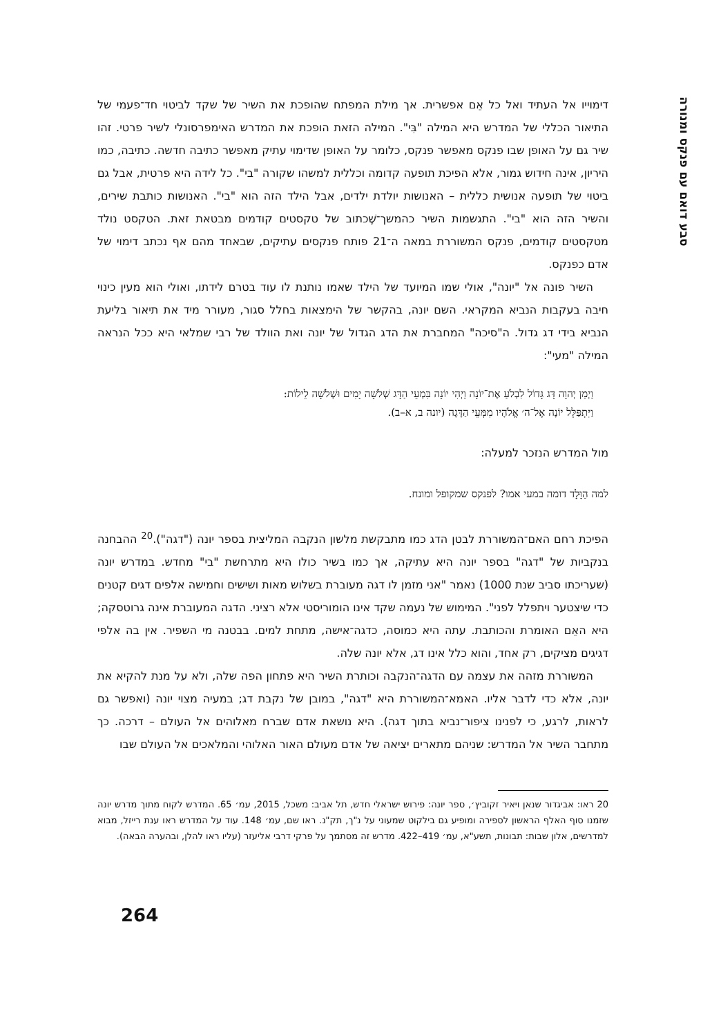סבע דואם עם פנקס ומנורה
דימוייו אל העתיד ואל כל אֵם אפשרית. אך מילת המפתח שהופכת את השיר של שקד לביטוי חד־פעמי של התיאור הכללי של המדרש היא המילה "בִּי". המילה הזאת הופכת את המדרש האימפרסונלי לשיר פרטי. זהו שיר גם על האופן שבו פנקס מאפשר פנקס, כלומר על האופן שדימוי עתיק מאפשר כתיבה חדשה. כתיבה, כמו היריון, אינה חידוש גמור, אלא הפיכת תופעה קדומה וכללית למשהו שקורה "בי". כל לידה היא פרטית, אבל גם ביטוי של תופעה אנושית כללית – האנושות יולדת ילדים, אבל הילד הזה הוא "בי". האנושות כותבת שירים, והשיר הזה הוא "בי". התגשמות השיר כהמשך־שֶׁכתוב של טקסטים קודמים מבטאת זאת. הטקסט נולד מטקסטים קודמים, פנקס המשוררת במאה ה־21 פותח פנקסים עתיקים, שבאחד מהם אף נכתב דימוי של אדם כפנקס.
השיר פונה אל "יונה", אולי שמו המיועד של הילד שאמו נותנת לו עוד בטרם לידתו, ואולי הוא מעין כינוי חיבה בעקבות הנביא המקראי. השם יונה, בהקשר של הימצאות בחלל סגור, מעורר מיד את תיאור בליעת הנביא בידי דג גדול. ה"סיכה" המחברת את הדג הגדול של יונה ואת הוולד של רבי שמלאי היא ככל הנראה המילה "מעי":
וַיְמַן יְהוָה דָּג גָּדוֹל לִבְלֹעַ אֶת־יוֹנָה וַיְהִי יוֹנָה בִּמְעֵי הַדָּג שְׁלֹשָׁה יָמִים וּשְׁלֹשָׁה לֵילוֹת:
וַיִּתְפַּלֵּל יוֹנָה אֶל־ה׳ אֱלֹהָיו מִמְּעֵי הַדָּגָה (יונה ב, א–ב).
מול המדרש הנזכר למעלה:
למה הַוָּלָד דומה במעי אמו? לפנקס שמקופל ומונח.
הפיכת רחם האם־המשוררת לבטן הדג כמו מתבקשת מלשון הנקבה המליצית בספר יונה ("דגה").<sup>20</sup> ההבחנה בנקביות של "דגה" בספר יונה היא עתיקה, אך כמו בשיר כולו היא מתרחשת "בי" מחדש. במדרש יונה (שעריכתו סביב שנת 1000) נאמר "אני מזמן לו דגה מעוברת בשלוש מאות ושישים וחמישה אלפים דגים קטנים כדי שיצטער ויתפלל לפני". המימוש של נעמה שקד אינו הומוריסטי אלא רציני. הדגה המעוברת אינה גרוטסקה; היא האֵם האומרת והכותבת. עתה היא כמוסה, כדגה־אישה, מתחת למים. בבטנה מי השפיר. אין בה אלפי דגיגים מציקים, רק אחד, והוא כלל אינו דג, אלא יונה שלה.
המשוררת מזהה את עצמה עם הדגה־הנקבה וכותרת השיר היא פתחון הפה שלה, ולא על מנת להקיא את יונה, אלא כדי לדבר אליו. האמא־המשוררת היא "דגה", במובן של נקבת דג; במעיה מצוי יונה (ואפשר גם לראות, לרגע, כי לפנינו ציפור־נביא בתוך דגה). היא נושאת אדם שברח מאלוהים אל העולם – דרכה. כך מתחבר השיר אל המדרש: שניהם מתארים יציאה של אדם מעולם האור האלוהי והמלאכים אל העולם שבו
20 ראו: אביגדור שנאן ויאיר זקוביץ׳, ספר יונה: פירוש ישראלי חדש, תל אביב: משכל, 2015, עמ׳ 65. המדרש לקוח מתוך מדרש יונה שזמנו סוף האלף הראשון לספירה ומופיע גם בילקוט שמעוני על נ"ך, תק"נ. ראו שם, עמ׳ 148. עוד על המדרש ראו ענת רייזל, מבוא למדרשים, אלון שבות: תבונות, תשע"א, עמ׳ 419–422. מדרש זה מסתמך על פרקי דרבי אליעזר (עליו ראו להלן, ובהערה הבאה).
264